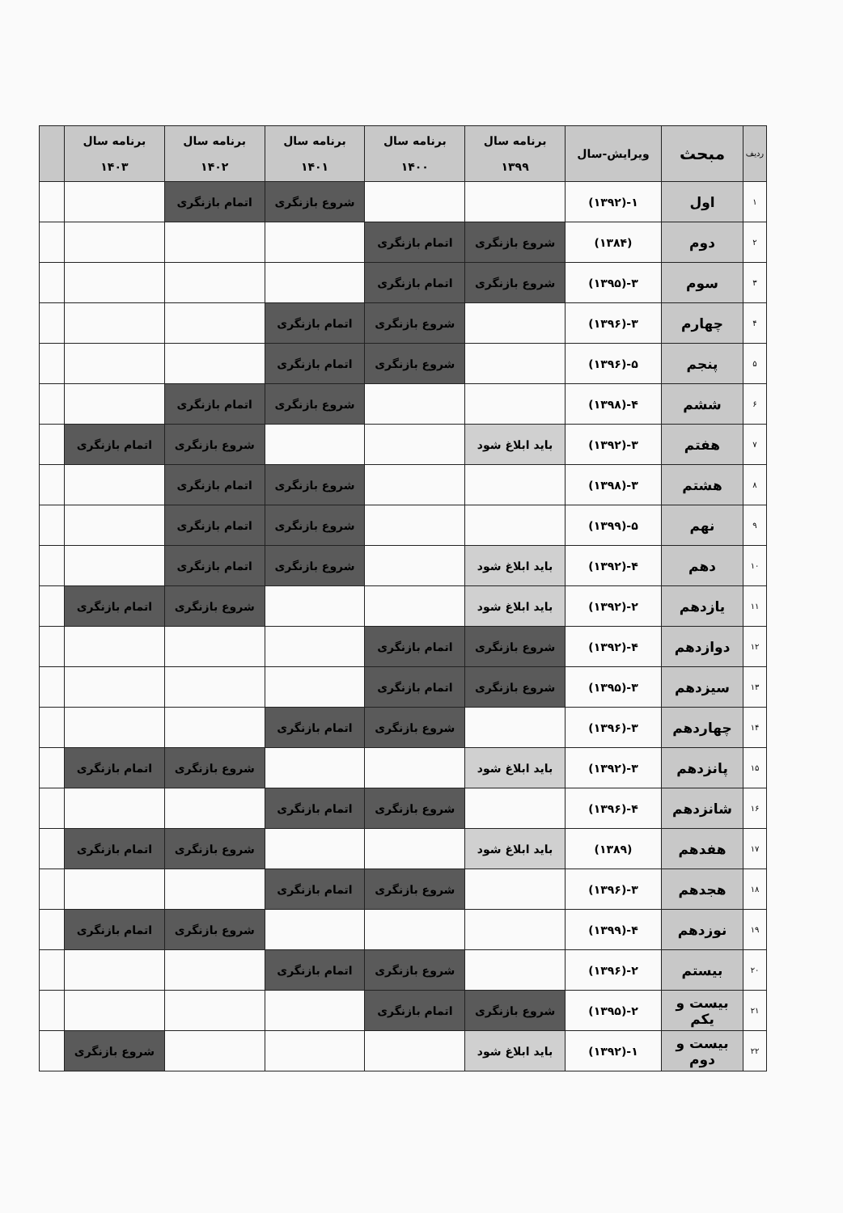| ردیف | مبحث | ویرایش-سال | برنامه سال ۱۳۹۹ | برنامه سال ۱۴۰۰ | برنامه سال ۱۴۰۱ | برنامه سال ۱۴۰۲ | برنامه سال ۱۴۰۳ | |
| --- | --- | --- | --- | --- | --- | --- | --- | --- |
| ۱ | اول | ۱-(۱۳۹۲) | | | شروع بازنگری | اتمام بازنگری | | |
| ۲ | دوم | (۱۳۸۴) | شروع بازنگری | اتمام بازنگری | | | | |
| ۳ | سوم | ۳-(۱۳۹۵) | شروع بازنگری | اتمام بازنگری | | | | |
| ۴ | چهارم | ۳-(۱۳۹۶) | | شروع بازنگری | اتمام بازنگری | | | |
| ۵ | پنجم | ۵-(۱۳۹۶) | | شروع بازنگری | اتمام بازنگری | | | |
| ۶ | ششم | ۴-(۱۳۹۸) | | | شروع بازنگری | اتمام بازنگری | | |
| ۷ | هفتم | ۳-(۱۳۹۲) | باید ابلاغ شود | | | شروع بازنگری | اتمام بازنگری | |
| ۸ | هشتم | ۳-(۱۳۹۸) | | | شروع بازنگری | اتمام بازنگری | | |
| ۹ | نهم | ۵-(۱۳۹۹) | | | شروع بازنگری | اتمام بازنگری | | |
| ۱۰ | دهم | ۴-(۱۳۹۲) | باید ابلاغ شود | | شروع بازنگری | اتمام بازنگری | | |
| ۱۱ | یازدهم | ۲-(۱۳۹۲) | باید ابلاغ شود | | | شروع بازنگری | اتمام بازنگری | |
| ۱۲ | دوازدهم | ۴-(۱۳۹۲) | شروع بازنگری | اتمام بازنگری | | | | |
| ۱۳ | سیزدهم | ۳-(۱۳۹۵) | شروع بازنگری | اتمام بازنگری | | | | |
| ۱۴ | چهاردهم | ۳-(۱۳۹۶) | | شروع بازنگری | اتمام بازنگری | | | |
| ۱۵ | پانزدهم | ۳-(۱۳۹۲) | باید ابلاغ شود | | | شروع بازنگری | اتمام بازنگری | |
| ۱۶ | شانزدهم | ۴-(۱۳۹۶) | | شروع بازنگری | اتمام بازنگری | | | |
| ۱۷ | هفدهم | (۱۳۸۹) | باید ابلاغ شود | | | شروع بازنگری | اتمام بازنگری | |
| ۱۸ | هجدهم | ۳-(۱۳۹۶) | | شروع بازنگری | اتمام بازنگری | | | |
| ۱۹ | نوزدهم | ۴-(۱۳۹۹) | | | | شروع بازنگری | اتمام بازنگری | |
| ۲۰ | بیستم | ۲-(۱۳۹۶) | | شروع بازنگری | اتمام بازنگری | | | |
| ۲۱ | بیست و یکم | ۲-(۱۳۹۵) | شروع بازنگری | اتمام بازنگری | | | | |
| ۲۲ | بیست و دوم | ۱-(۱۳۹۲) | باید ابلاغ شود | | | | شروع بازنگری | |